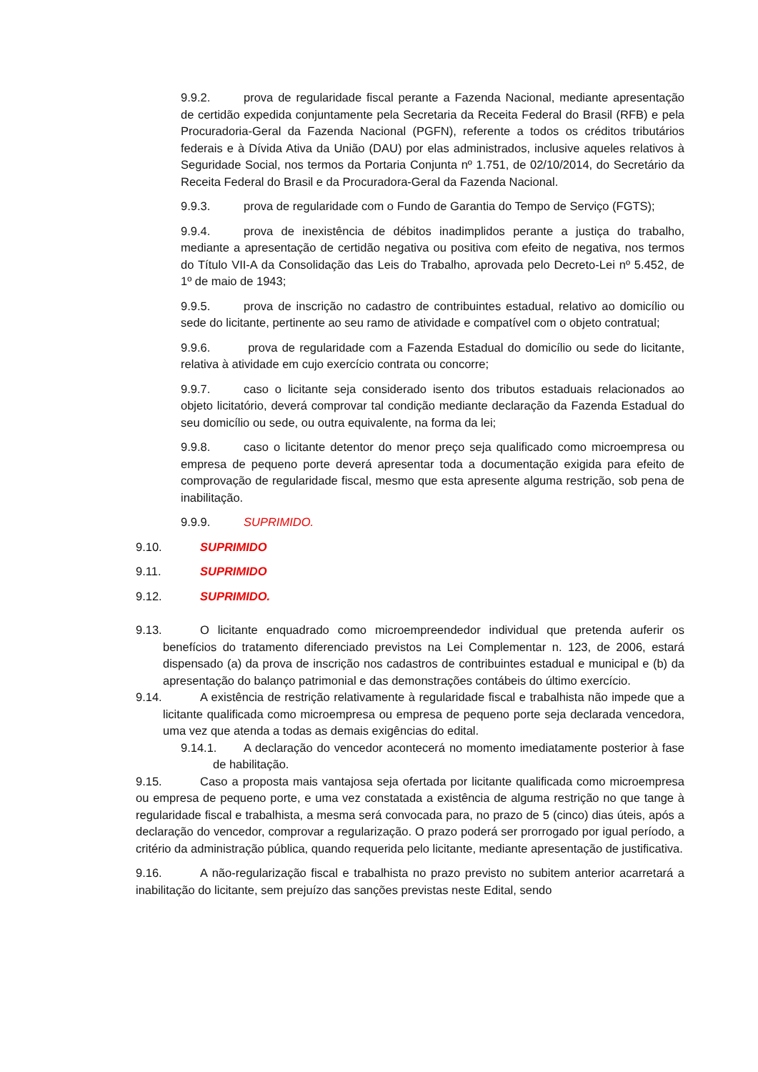9.9.2. prova de regularidade fiscal perante a Fazenda Nacional, mediante apresentação de certidão expedida conjuntamente pela Secretaria da Receita Federal do Brasil (RFB) e pela Procuradoria-Geral da Fazenda Nacional (PGFN), referente a todos os créditos tributários federais e à Dívida Ativa da União (DAU) por elas administrados, inclusive aqueles relativos à Seguridade Social, nos termos da Portaria Conjunta nº 1.751, de 02/10/2014, do Secretário da Receita Federal do Brasil e da Procuradora-Geral da Fazenda Nacional.
9.9.3. prova de regularidade com o Fundo de Garantia do Tempo de Serviço (FGTS);
9.9.4. prova de inexistência de débitos inadimplidos perante a justiça do trabalho, mediante a apresentação de certidão negativa ou positiva com efeito de negativa, nos termos do Título VII-A da Consolidação das Leis do Trabalho, aprovada pelo Decreto-Lei nº 5.452, de 1º de maio de 1943;
9.9.5. prova de inscrição no cadastro de contribuintes estadual, relativo ao domicílio ou sede do licitante, pertinente ao seu ramo de atividade e compatível com o objeto contratual;
9.9.6. prova de regularidade com a Fazenda Estadual do domicílio ou sede do licitante, relativa à atividade em cujo exercício contrata ou concorre;
9.9.7. caso o licitante seja considerado isento dos tributos estaduais relacionados ao objeto licitatório, deverá comprovar tal condição mediante declaração da Fazenda Estadual do seu domicílio ou sede, ou outra equivalente, na forma da lei;
9.9.8. caso o licitante detentor do menor preço seja qualificado como microempresa ou empresa de pequeno porte deverá apresentar toda a documentação exigida para efeito de comprovação de regularidade fiscal, mesmo que esta apresente alguma restrição, sob pena de inabilitação.
9.9.9. SUPRIMIDO.
9.10. SUPRIMIDO
9.11. SUPRIMIDO
9.12. SUPRIMIDO.
9.13. O licitante enquadrado como microempreendedor individual que pretenda auferir os benefícios do tratamento diferenciado previstos na Lei Complementar n. 123, de 2006, estará dispensado (a) da prova de inscrição nos cadastros de contribuintes estadual e municipal e (b) da apresentação do balanço patrimonial e das demonstrações contábeis do último exercício.
9.14. A existência de restrição relativamente à regularidade fiscal e trabalhista não impede que a licitante qualificada como microempresa ou empresa de pequeno porte seja declarada vencedora, uma vez que atenda a todas as demais exigências do edital.
9.14.1. A declaração do vencedor acontecerá no momento imediatamente posterior à fase de habilitação.
9.15. Caso a proposta mais vantajosa seja ofertada por licitante qualificada como microempresa ou empresa de pequeno porte, e uma vez constatada a existência de alguma restrição no que tange à regularidade fiscal e trabalhista, a mesma será convocada para, no prazo de 5 (cinco) dias úteis, após a declaração do vencedor, comprovar a regularização. O prazo poderá ser prorrogado por igual período, a critério da administração pública, quando requerida pelo licitante, mediante apresentação de justificativa.
9.16. A não-regularização fiscal e trabalhista no prazo previsto no subitem anterior acarretará a inabilitação do licitante, sem prejuízo das sanções previstas neste Edital, sendo